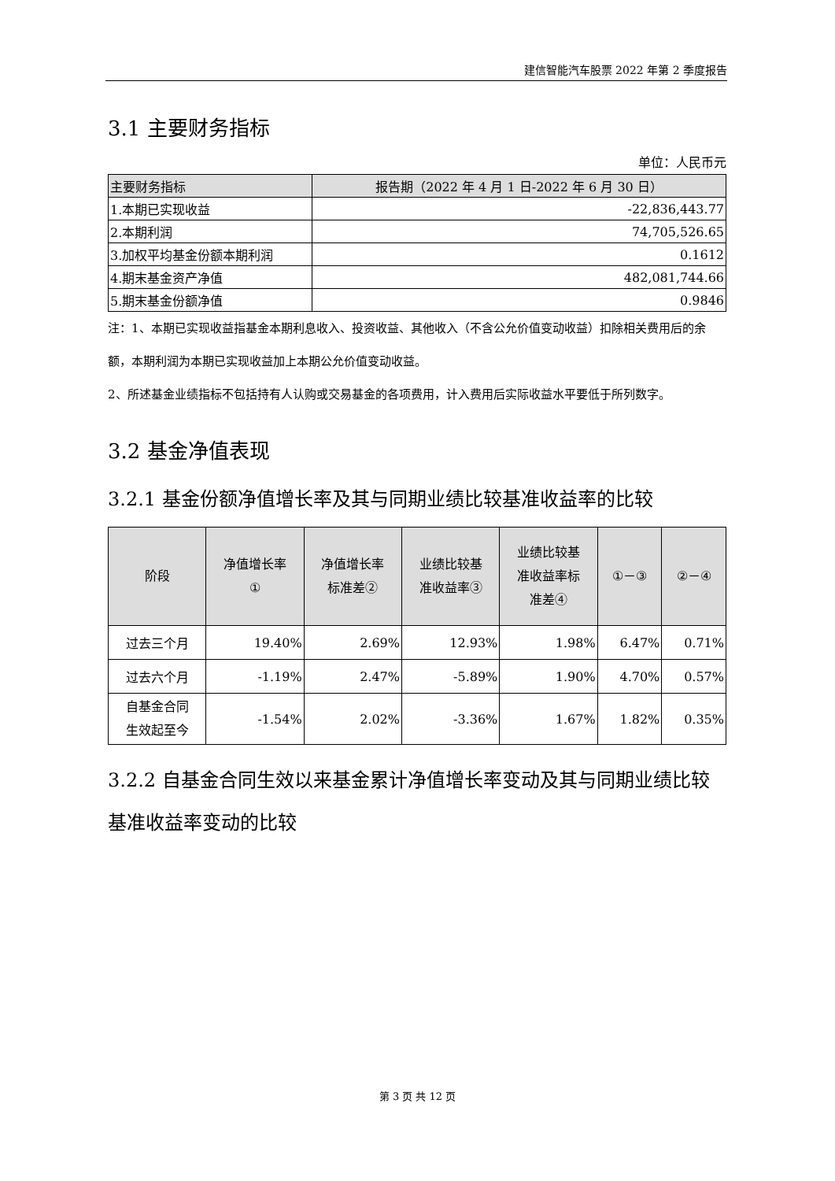建信智能汽车股票 2022 年第 2 季度报告
3.1 主要财务指标
单位：人民币元
| 主要财务指标 | 报告期（2022 年 4 月 1 日-2022 年 6 月 30 日） |
| --- | --- |
| 1.本期已实现收益 | -22,836,443.77 |
| 2.本期利润 | 74,705,526.65 |
| 3.加权平均基金份额本期利润 | 0.1612 |
| 4.期末基金资产净值 | 482,081,744.66 |
| 5.期末基金份额净值 | 0.9846 |
注：1、本期已实现收益指基金本期利息收入、投资收益、其他收入（不含公允价值变动收益）扣除相关费用后的余额，本期利润为本期已实现收益加上本期公允价值变动收益。
2、所述基金业绩指标不包括持有人认购或交易基金的各项费用，计入费用后实际收益水平要低于所列数字。
3.2 基金净值表现
3.2.1 基金份额净值增长率及其与同期业绩比较基准收益率的比较
| 阶段 | 净值增长率 ① | 净值增长率 标准差② | 业绩比较基 准收益率③ | 业绩比较基 准收益率标 准差④ | ①－③ | ②－④ |
| --- | --- | --- | --- | --- | --- | --- |
| 过去三个月 | 19.40% | 2.69% | 12.93% | 1.98% | 6.47% | 0.71% |
| 过去六个月 | -1.19% | 2.47% | -5.89% | 1.90% | 4.70% | 0.57% |
| 自基金合同 生效起至今 | -1.54% | 2.02% | -3.36% | 1.67% | 1.82% | 0.35% |
3.2.2 自基金合同生效以来基金累计净值增长率变动及其与同期业绩比较基准收益率变动的比较
第 3 页 共 12 页